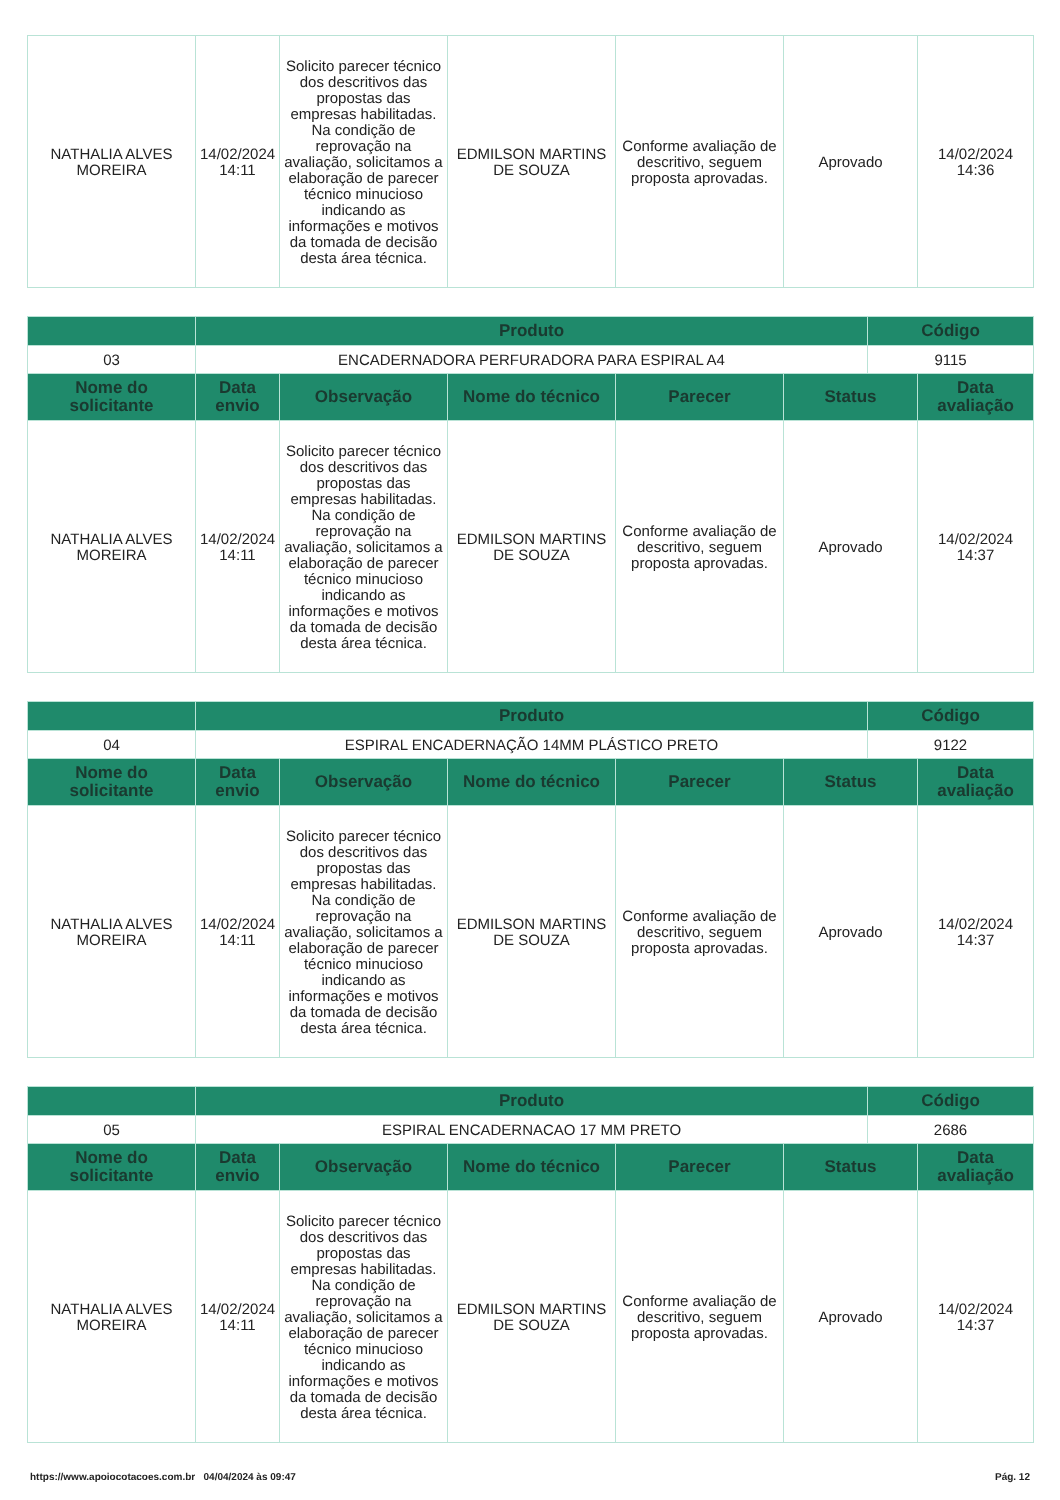| NATHALIA ALVES MOREIRA | 14/02/2024 14:11 | Solicito parecer técnico dos descritivos das propostas das empresas habilitadas. Na condição de reprovação na avaliação, solicitamos a elaboração de parecer técnico minucioso indicando as informações e motivos da tomada de decisão desta área técnica. | EDMILSON MARTINS DE SOUZA | Conforme avaliação de descritivo, seguem proposta aprovadas. | Aprovado | 14/02/2024 14:36 |
| | Produto | | | | | Código | |
| --- | --- | --- | --- | --- | --- | --- | --- |
| 03 | ENCADERNADORA PERFURADORA PARA ESPIRAL A4 | | | | | 9115 | |
| Nome do solicitante | Data envio | Observação | Nome do técnico | Parecer | Status | | Data avaliação |
| NATHALIA ALVES MOREIRA | 14/02/2024 14:11 | Solicito parecer técnico dos descritivos das propostas das empresas habilitadas. Na condição de reprovação na avaliação, solicitamos a elaboração de parecer técnico minucioso indicando as informações e motivos da tomada de decisão desta área técnica. | EDMILSON MARTINS DE SOUZA | Conforme avaliação de descritivo, seguem proposta aprovadas. | Aprovado | | 14/02/2024 14:37 |
| | Produto | | | | | Código | |
| --- | --- | --- | --- | --- | --- | --- | --- |
| 04 | ESPIRAL ENCADERNAÇÃO 14MM PLÁSTICO PRETO | | | | | 9122 | |
| Nome do solicitante | Data envio | Observação | Nome do técnico | Parecer | Status | | Data avaliação |
| NATHALIA ALVES MOREIRA | 14/02/2024 14:11 | Solicito parecer técnico dos descritivos das propostas das empresas habilitadas. Na condição de reprovação na avaliação, solicitamos a elaboração de parecer técnico minucioso indicando as informações e motivos da tomada de decisão desta área técnica. | EDMILSON MARTINS DE SOUZA | Conforme avaliação de descritivo, seguem proposta aprovadas. | Aprovado | | 14/02/2024 14:37 |
| | Produto | | | | | Código | |
| --- | --- | --- | --- | --- | --- | --- | --- |
| 05 | ESPIRAL ENCADERNACAO 17 MM PRETO | | | | | 2686 | |
| Nome do solicitante | Data envio | Observação | Nome do técnico | Parecer | Status | | Data avaliação |
| NATHALIA ALVES MOREIRA | 14/02/2024 14:11 | Solicito parecer técnico dos descritivos das propostas das empresas habilitadas. Na condição de reprovação na avaliação, solicitamos a elaboração de parecer técnico minucioso indicando as informações e motivos da tomada de decisão desta área técnica. | EDMILSON MARTINS DE SOUZA | Conforme avaliação de descritivo, seguem proposta aprovadas. | Aprovado | | 14/02/2024 14:37 |
https://www.apoiocotacoes.com.br 04/04/2024 às 09:47 Pág. 12